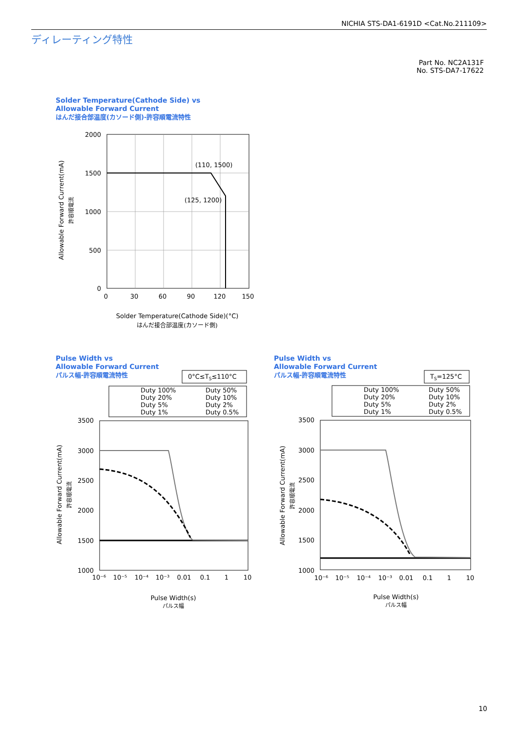NICHIA STS-DA1-6191D <Cat.No.211109>
ディレーティング特性
Part No. NC2A131F
No. STS-DA7-17622
Solder Temperature(Cathode Side) vs
Allowable Forward Current
はんだ接合部温度(カソード側)-許容順電流特性
Pulse Width vs
Allowable Forward Current
パルス幅-許容順電流特性
Pulse Width vs
Allowable Forward Current
パルス幅-許容順電流特性
(110, 1500)
(125, 1200)
2000
1500
1000
500
0
0
30
60
90
120
150
Solder Temperature(Cathode Side)(°C)
はんだ接合部温度(カソード側)
Allowable Forward Current(mA)
許容順電流
0°C≤TS≤110°C
Duty 100%
Duty 50%
Duty 20%
Duty 10%
Duty 5%
Duty 2%
Duty 1%
Duty 0.5%
3500
3000
2500
2000
1500
1000
10⁻⁶
10⁻⁵
10⁻⁴
10⁻³
0.01
0.1
1
10
Pulse Width(s)
パルス幅
Allowable Forward Current(mA)
許容順電流
TS=125°C
Duty 100%
Duty 50%
Duty 20%
Duty 10%
Duty 5%
Duty 2%
Duty 1%
Duty 0.5%
3500
3000
2500
2000
1500
1000
10⁻⁶
10⁻⁵
10⁻⁴
10⁻³
0.01
0.1
1
10
Pulse Width(s)
パルス幅
Allowable Forward Current(mA)
許容順電流
10